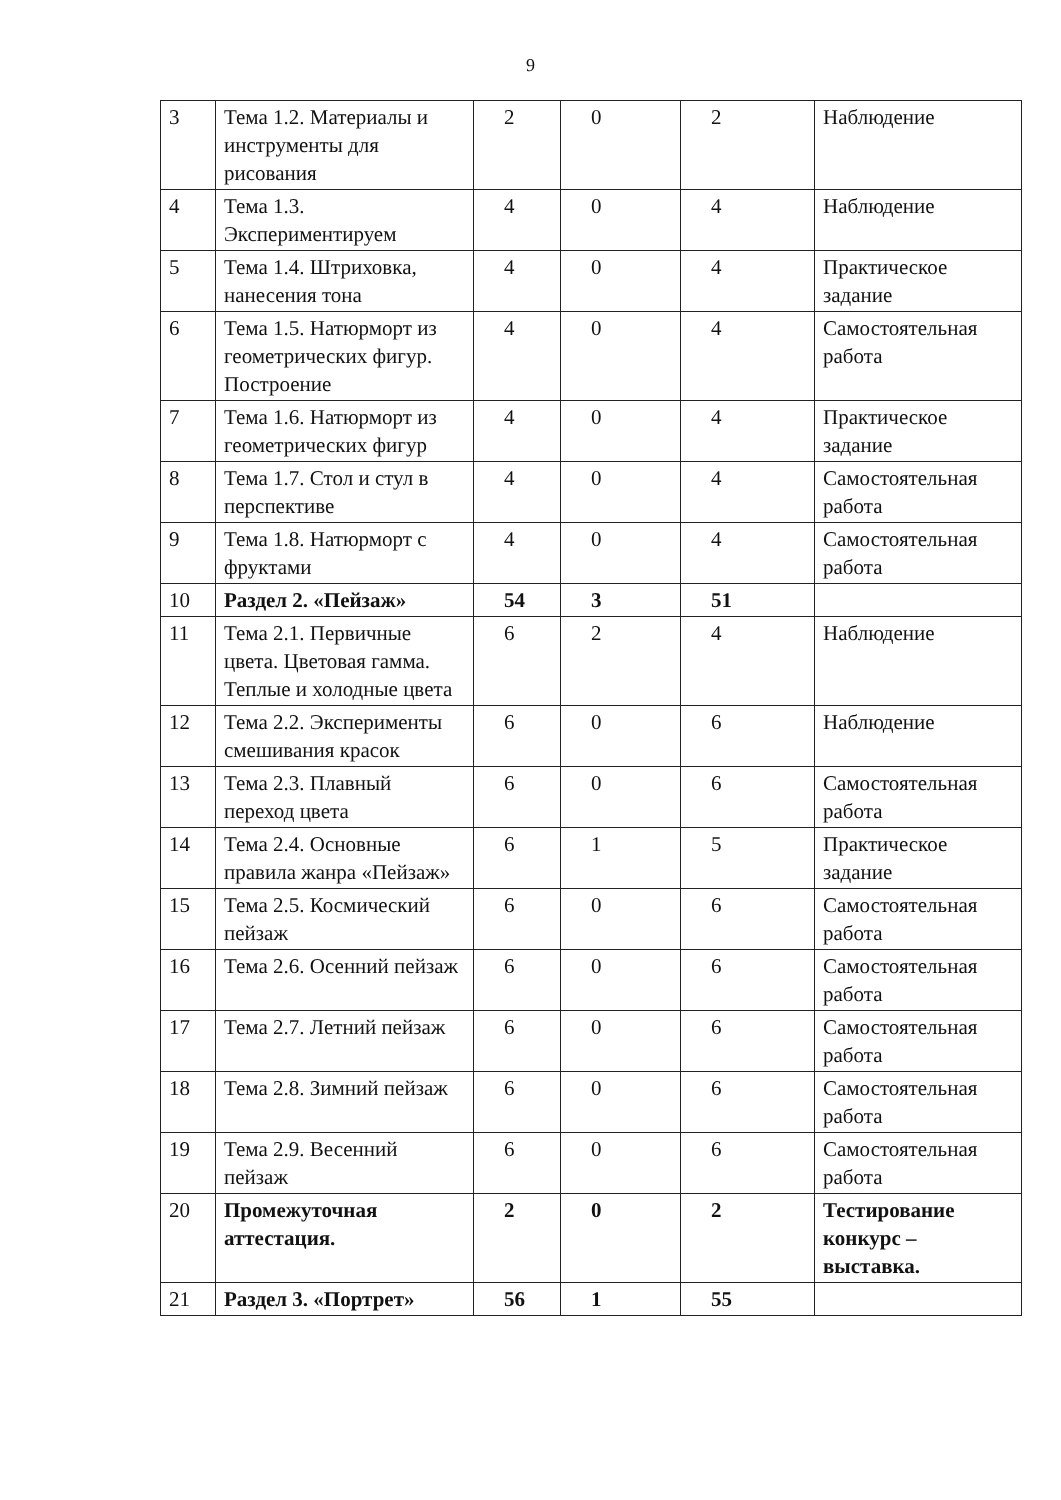9
| 3 | Тема 1.2. Материалы и инструменты для рисования | 2 | 0 | 2 | Наблюдение |
| 4 | Тема 1.3. Экспериментируем | 4 | 0 | 4 | Наблюдение |
| 5 | Тема 1.4. Штриховка, нанесения тона | 4 | 0 | 4 | Практическое задание |
| 6 | Тема 1.5. Натюрморт из геометрических фигур. Построение | 4 | 0 | 4 | Самостоятельная работа |
| 7 | Тема 1.6. Натюрморт из геометрических фигур | 4 | 0 | 4 | Практическое задание |
| 8 | Тема 1.7. Стол и стул в перспективе | 4 | 0 | 4 | Самостоятельная работа |
| 9 | Тема 1.8. Натюрморт с фруктами | 4 | 0 | 4 | Самостоятельная работа |
| 10 | Раздел 2. «Пейзаж» | 54 | 3 | 51 | |
| 11 | Тема 2.1. Первичные цвета. Цветовая гамма. Теплые и холодные цвета | 6 | 2 | 4 | Наблюдение |
| 12 | Тема 2.2. Эксперименты смешивания красок | 6 | 0 | 6 | Наблюдение |
| 13 | Тема 2.3. Плавный переход цвета | 6 | 0 | 6 | Самостоятельная работа |
| 14 | Тема 2.4. Основные правила жанра «Пейзаж» | 6 | 1 | 5 | Практическое задание |
| 15 | Тема 2.5. Космический пейзаж | 6 | 0 | 6 | Самостоятельная работа |
| 16 | Тема 2.6. Осенний пейзаж | 6 | 0 | 6 | Самостоятельная работа |
| 17 | Тема 2.7. Летний пейзаж | 6 | 0 | 6 | Самостоятельная работа |
| 18 | Тема 2.8. Зимний пейзаж | 6 | 0 | 6 | Самостоятельная работа |
| 19 | Тема 2.9. Весенний пейзаж | 6 | 0 | 6 | Самостоятельная работа |
| 20 | Промежуточная аттестация. | 2 | 0 | 2 | Тестирование конкурс – выставка. |
| 21 | Раздел 3. «Портрет» | 56 | 1 | 55 | |